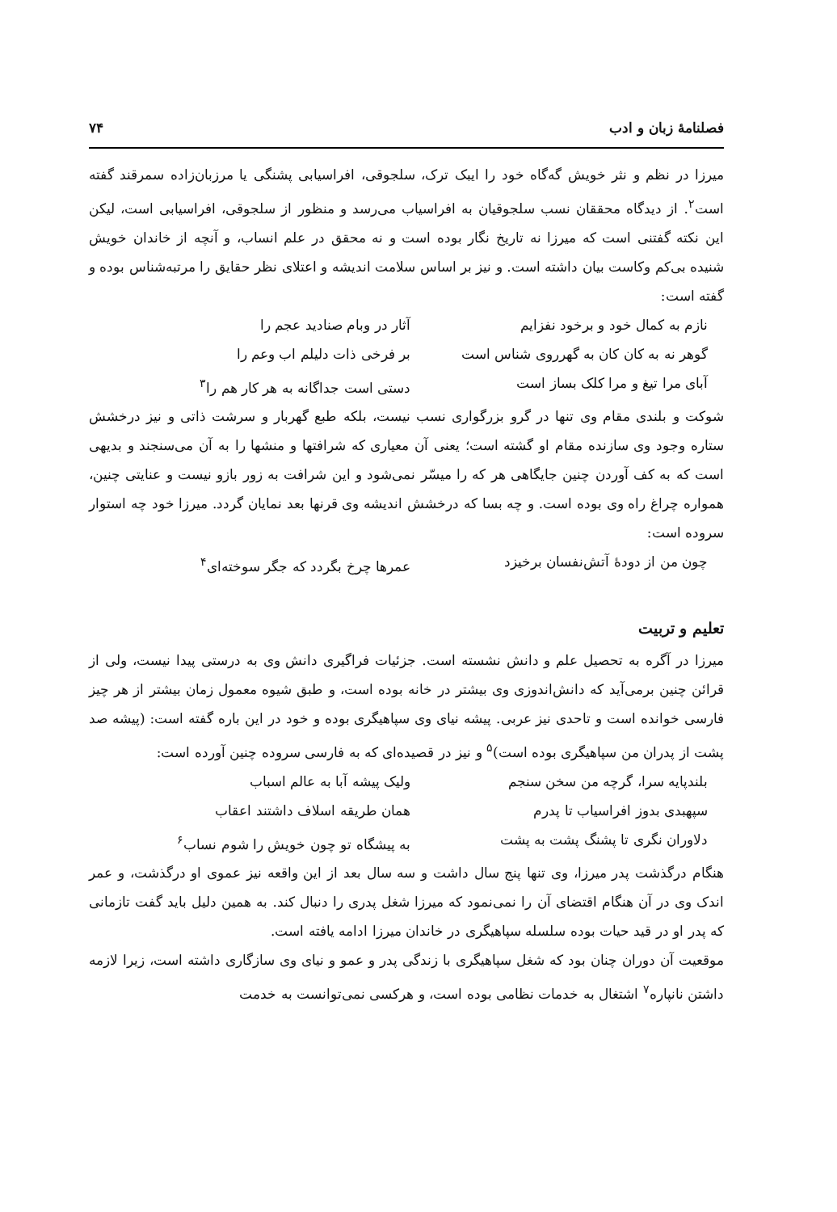فصلنامهٔ زبان و ادب ۷۴
میرزا در نظم و نثر خویش گه‌گاه خود را ایبک ترک، سلجوقی، افراسیابی پشنگی یا مرزبان‌زاده سمرقند گفته است<sup>۲</sup>. از دیدگاه محققان نسب سلجوقیان به افراسیاب می‌رسد و منظور از سلجوقی، افراسیابی است، لیکن این نکته گفتنی است که میرزا نه تاریخ نگار بوده است و نه محقق در علم انساب، و آنچه از خاندان خویش شنیده بی‌کم وکاست بیان داشته است. و نیز بر اساس سلامت اندیشه و اعتلای نظر حقایق را مرتبه‌شناس بوده و گفته است:
نازم به کمال خود و برخود نفزایم آثار در وبام صنادید عجم را گوهر نه به کان کان به گهرروی شناس است بر فرخی ذات دلیلم اب وعم را آبای مرا تیغ و مرا کلک بساز است دستی است جداگانه به هر کار هم را<sup>۳</sup>
شوکت و بلندی مقام وی تنها در گرو بزرگواری نسب نیست، بلکه طبع گهربار و سرشت ذاتی و نیز درخشش ستاره وجود وی سازنده مقام او گشته است؛ یعنی آن معیاری که شرافتها و منشها را به آن می‌سنجند و بدیهی است که به کف آوردن چنین جایگاهی هر که را میسّر نمی‌شود و این شرافت به زور بازو نیست و عنایتی چنین، همواره چراغ راه وی بوده است. و چه بسا که درخشش اندیشه وی قرنها بعد نمایان گردد. میرزا خود چه استوار سروده است:
چون من از دودهٔ آتش‌نفسان برخیزد عمرها چرخ بگردد که جگر سوخته‌ای<sup>۴</sup>
تعلیم و تربیت
میرزا در آگره به تحصیل علم و دانش نشسته است. جزئیات فراگیری دانش وی به درستی پیدا نیست، ولی از قرائن چنین برمی‌آید که دانش‌اندوزی وی بیشتر در خانه بوده است، و طبق شیوه معمول زمان بیشتر از هر چیز فارسی خوانده است و تاحدی نیز عربی. پیشه نیای وی سپاهیگری بوده و خود در این باره گفته است: (پیشه صد پشت از پدران من سپاهیگری بوده است)<sup>۵</sup> و نیز در قصیده‌ای که به فارسی سروده چنین آورده است:
بلندپایه سرا، گرچه من سخن سنجم ولیک پیشه آبا به عالم اسباب سپهبدی بدوز افراسیاب تا پدرم همان طریقه اسلاف داشتند اعقاب دلاوران نگری تا پشنگ پشت به پشت به پیشگاه تو چون خویش را شوم نساب<sup>۶</sup>
هنگام درگذشت پدر میرزا، وی تنها پنج سال داشت و سه سال بعد از این واقعه نیز عموی او درگذشت، و عمر اندک وی در آن هنگام اقتضای آن را نمی‌نمود که میرزا شغل پدری را دنبال کند. به همین دلیل باید گفت تازمانی که پدر او در قید حیات بوده سلسله سپاهیگری در خاندان میرزا ادامه یافته است.
موقعیت آن دوران چنان بود که شغل سپاهیگری با زندگی پدر و عمو و نیای وی سازگاری داشته است، زیرا لازمه داشتن نانپاره<sup>۷</sup> اشتغال به خدمات نظامی بوده است، و هرکسی نمی‌توانست به خدمت